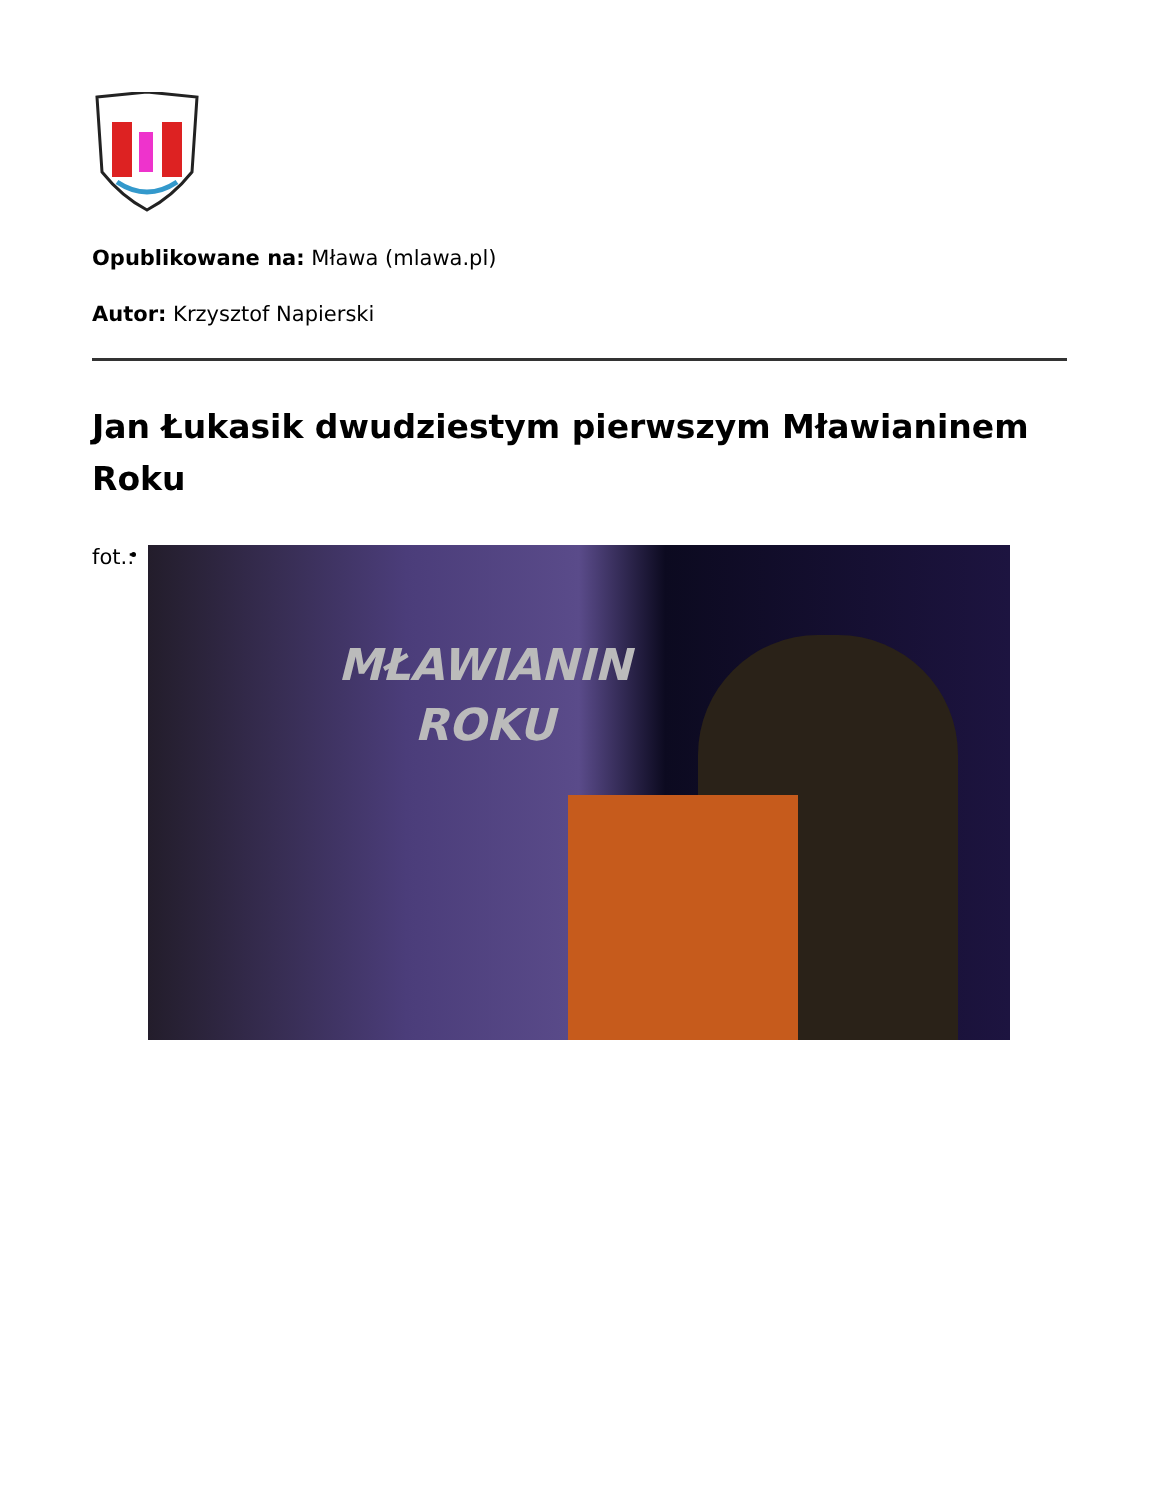Opublikowane na: Mława (mlawa.pl)
Autor: Krzysztof Napierski
Jan Łukasik dwudziestym pierwszym Mławianinem Roku
fot.:
MŁAWIANIN
ROKU